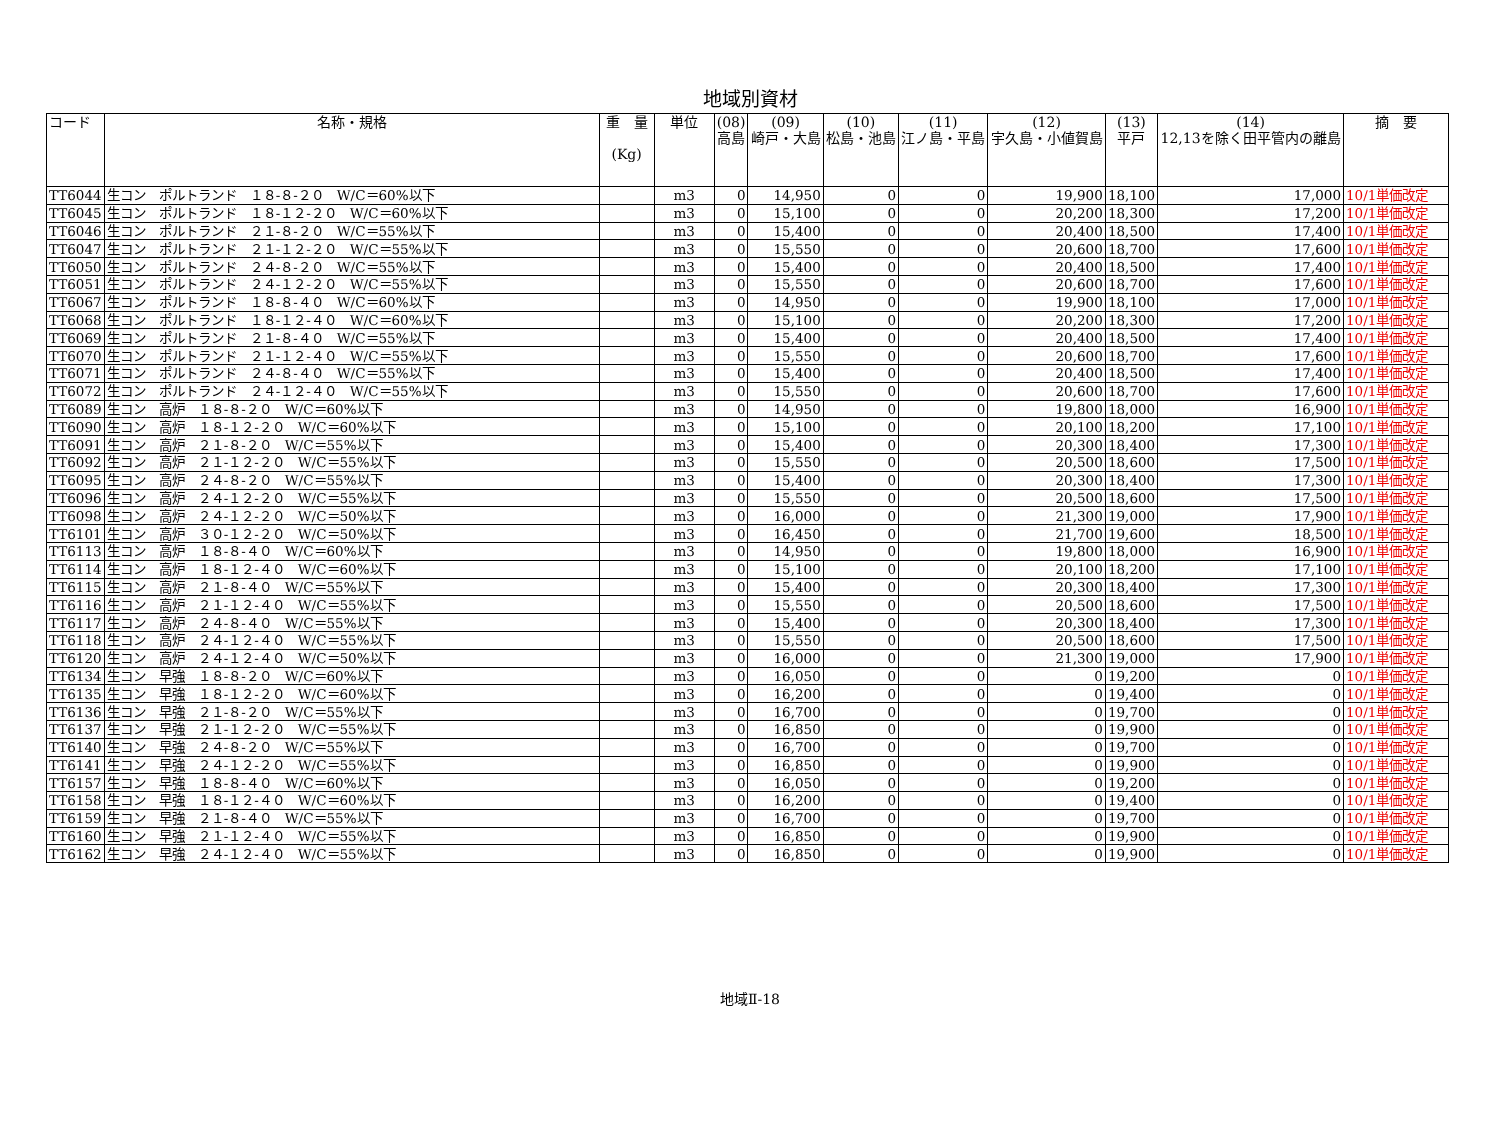地域別資材
| コード | 名称・規格 | 重 量 (Kg) | 単位 | (08) 高島 | (09) 崎戸・大島 | (10) 松島・池島 | (11) 江ノ島・平島 | (12) 宇久島・小値賀島 | (13) 平戸 | (14) 12,13を除く田平管内の離島 | 摘 要 |
| --- | --- | --- | --- | --- | --- | --- | --- | --- | --- | --- | --- |
| TT6044 | 生コン ポルトランド １８-８-２０ W/C＝60%以下 | | m3 | 0 | 14,950 | 0 | 0 | 19,900 | 18,100 | 17,000 | 10/1単価改定 |
| TT6045 | 生コン ポルトランド １８-１２-２０ W/C＝60%以下 | | m3 | 0 | 15,100 | 0 | 0 | 20,200 | 18,300 | 17,200 | 10/1単価改定 |
| TT6046 | 生コン ポルトランド ２１-８-２０ W/C＝55%以下 | | m3 | 0 | 15,400 | 0 | 0 | 20,400 | 18,500 | 17,400 | 10/1単価改定 |
| TT6047 | 生コン ポルトランド ２１-１２-２０ W/C＝55%以下 | | m3 | 0 | 15,550 | 0 | 0 | 20,600 | 18,700 | 17,600 | 10/1単価改定 |
| TT6050 | 生コン ポルトランド ２４-８-２０ W/C＝55%以下 | | m3 | 0 | 15,400 | 0 | 0 | 20,400 | 18,500 | 17,400 | 10/1単価改定 |
| TT6051 | 生コン ポルトランド ２４-１２-２０ W/C＝55%以下 | | m3 | 0 | 15,550 | 0 | 0 | 20,600 | 18,700 | 17,600 | 10/1単価改定 |
| TT6067 | 生コン ポルトランド １８-８-４０ W/C＝60%以下 | | m3 | 0 | 14,950 | 0 | 0 | 19,900 | 18,100 | 17,000 | 10/1単価改定 |
| TT6068 | 生コン ポルトランド １８-１２-４０ W/C＝60%以下 | | m3 | 0 | 15,100 | 0 | 0 | 20,200 | 18,300 | 17,200 | 10/1単価改定 |
| TT6069 | 生コン ポルトランド ２１-８-４０ W/C＝55%以下 | | m3 | 0 | 15,400 | 0 | 0 | 20,400 | 18,500 | 17,400 | 10/1単価改定 |
| TT6070 | 生コン ポルトランド ２１-１２-４０ W/C＝55%以下 | | m3 | 0 | 15,550 | 0 | 0 | 20,600 | 18,700 | 17,600 | 10/1単価改定 |
| TT6071 | 生コン ポルトランド ２４-８-４０ W/C＝55%以下 | | m3 | 0 | 15,400 | 0 | 0 | 20,400 | 18,500 | 17,400 | 10/1単価改定 |
| TT6072 | 生コン ポルトランド ２４-１２-４０ W/C＝55%以下 | | m3 | 0 | 15,550 | 0 | 0 | 20,600 | 18,700 | 17,600 | 10/1単価改定 |
| TT6089 | 生コン 高炉 １８-８-２０ W/C＝60%以下 | | m3 | 0 | 14,950 | 0 | 0 | 19,800 | 18,000 | 16,900 | 10/1単価改定 |
| TT6090 | 生コン 高炉 １８-１２-２０ W/C＝60%以下 | | m3 | 0 | 15,100 | 0 | 0 | 20,100 | 18,200 | 17,100 | 10/1単価改定 |
| TT6091 | 生コン 高炉 ２１-８-２０ W/C＝55%以下 | | m3 | 0 | 15,400 | 0 | 0 | 20,300 | 18,400 | 17,300 | 10/1単価改定 |
| TT6092 | 生コン 高炉 ２１-１２-２０ W/C＝55%以下 | | m3 | 0 | 15,550 | 0 | 0 | 20,500 | 18,600 | 17,500 | 10/1単価改定 |
| TT6095 | 生コン 高炉 ２４-８-２０ W/C＝55%以下 | | m3 | 0 | 15,400 | 0 | 0 | 20,300 | 18,400 | 17,300 | 10/1単価改定 |
| TT6096 | 生コン 高炉 ２４-１２-２０ W/C＝55%以下 | | m3 | 0 | 15,550 | 0 | 0 | 20,500 | 18,600 | 17,500 | 10/1単価改定 |
| TT6098 | 生コン 高炉 ２４-１２-２０ W/C＝50%以下 | | m3 | 0 | 16,000 | 0 | 0 | 21,300 | 19,000 | 17,900 | 10/1単価改定 |
| TT6101 | 生コン 高炉 ３０-１２-２０ W/C＝50%以下 | | m3 | 0 | 16,450 | 0 | 0 | 21,700 | 19,600 | 18,500 | 10/1単価改定 |
| TT6113 | 生コン 高炉 １８-８-４０ W/C＝60%以下 | | m3 | 0 | 14,950 | 0 | 0 | 19,800 | 18,000 | 16,900 | 10/1単価改定 |
| TT6114 | 生コン 高炉 １８-１２-４０ W/C＝60%以下 | | m3 | 0 | 15,100 | 0 | 0 | 20,100 | 18,200 | 17,100 | 10/1単価改定 |
| TT6115 | 生コン 高炉 ２１-８-４０ W/C＝55%以下 | | m3 | 0 | 15,400 | 0 | 0 | 20,300 | 18,400 | 17,300 | 10/1単価改定 |
| TT6116 | 生コン 高炉 ２１-１２-４０ W/C＝55%以下 | | m3 | 0 | 15,550 | 0 | 0 | 20,500 | 18,600 | 17,500 | 10/1単価改定 |
| TT6117 | 生コン 高炉 ２４-８-４０ W/C＝55%以下 | | m3 | 0 | 15,400 | 0 | 0 | 20,300 | 18,400 | 17,300 | 10/1単価改定 |
| TT6118 | 生コン 高炉 ２４-１２-４０ W/C＝55%以下 | | m3 | 0 | 15,550 | 0 | 0 | 20,500 | 18,600 | 17,500 | 10/1単価改定 |
| TT6120 | 生コン 高炉 ２４-１２-４０ W/C＝50%以下 | | m3 | 0 | 16,000 | 0 | 0 | 21,300 | 19,000 | 17,900 | 10/1単価改定 |
| TT6134 | 生コン 早強 １８-８-２０ W/C＝60%以下 | | m3 | 0 | 16,050 | 0 | 0 | 0 | 19,200 | 0 | 10/1単価改定 |
| TT6135 | 生コン 早強 １８-１２-２０ W/C＝60%以下 | | m3 | 0 | 16,200 | 0 | 0 | 0 | 19,400 | 0 | 10/1単価改定 |
| TT6136 | 生コン 早強 ２１-８-２０ W/C＝55%以下 | | m3 | 0 | 16,700 | 0 | 0 | 0 | 19,700 | 0 | 10/1単価改定 |
| TT6137 | 生コン 早強 ２１-１２-２０ W/C＝55%以下 | | m3 | 0 | 16,850 | 0 | 0 | 0 | 19,900 | 0 | 10/1単価改定 |
| TT6140 | 生コン 早強 ２４-８-２０ W/C＝55%以下 | | m3 | 0 | 16,700 | 0 | 0 | 0 | 19,700 | 0 | 10/1単価改定 |
| TT6141 | 生コン 早強 ２４-１２-２０ W/C＝55%以下 | | m3 | 0 | 16,850 | 0 | 0 | 0 | 19,900 | 0 | 10/1単価改定 |
| TT6157 | 生コン 早強 １８-８-４０ W/C＝60%以下 | | m3 | 0 | 16,050 | 0 | 0 | 0 | 19,200 | 0 | 10/1単価改定 |
| TT6158 | 生コン 早強 １８-１２-４０ W/C＝60%以下 | | m3 | 0 | 16,200 | 0 | 0 | 0 | 19,400 | 0 | 10/1単価改定 |
| TT6159 | 生コン 早強 ２１-８-４０ W/C＝55%以下 | | m3 | 0 | 16,700 | 0 | 0 | 0 | 19,700 | 0 | 10/1単価改定 |
| TT6160 | 生コン 早強 ２１-１２-４０ W/C＝55%以下 | | m3 | 0 | 16,850 | 0 | 0 | 0 | 19,900 | 0 | 10/1単価改定 |
| TT6162 | 生コン 早強 ２４-１２-４０ W/C＝55%以下 | | m3 | 0 | 16,850 | 0 | 0 | 0 | 19,900 | 0 | 10/1単価改定 |
地域Ⅱ-18